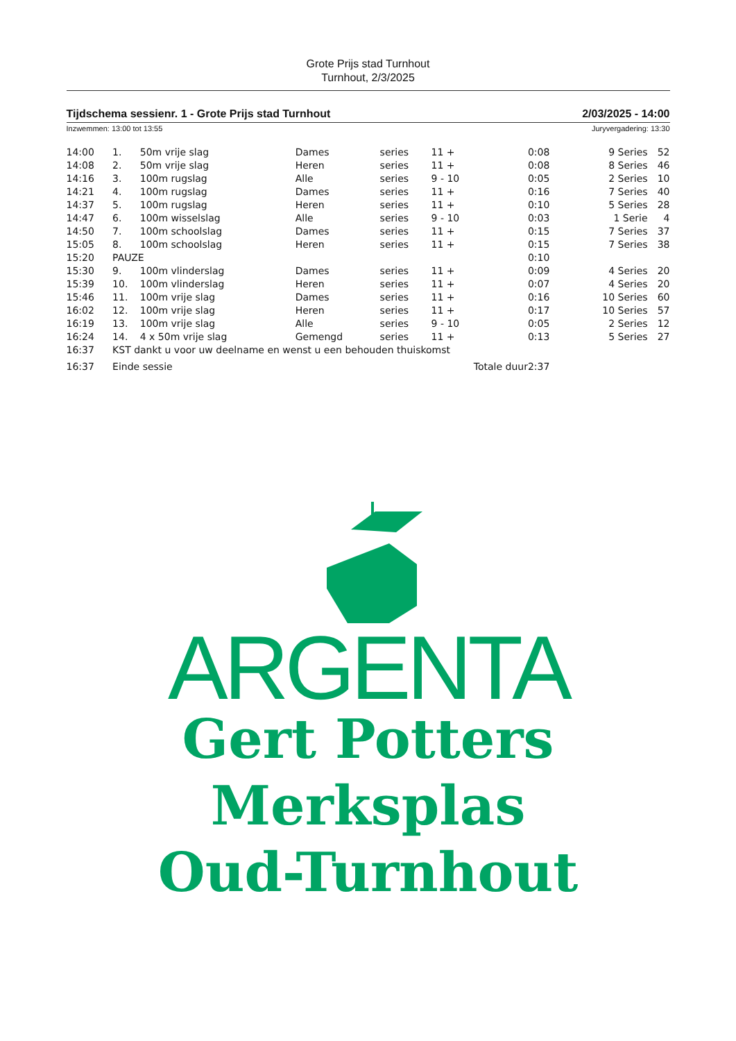Grote Prijs stad Turnhout
Turnhout, 2/3/2025
Tijdschema sessienr. 1 - Grote Prijs stad Turnhout 2/03/2025 - 14:00
Inzwemmen: 13:00 tot 13:55 Juryvergadering: 13:30
| 14:00 | 1. | 50m vrije slag | Dames | series | 11 + | 0:08 | 9 Series | 52 |
| 14:08 | 2. | 50m vrije slag | Heren | series | 11 + | 0:08 | 8 Series | 46 |
| 14:16 | 3. | 100m rugslag | Alle | series | 9 - 10 | 0:05 | 2 Series | 10 |
| 14:21 | 4. | 100m rugslag | Dames | series | 11 + | 0:16 | 7 Series | 40 |
| 14:37 | 5. | 100m rugslag | Heren | series | 11 + | 0:10 | 5 Series | 28 |
| 14:47 | 6. | 100m wisselslag | Alle | series | 9 - 10 | 0:03 | 1 Serie | 4 |
| 14:50 | 7. | 100m schoolslag | Dames | series | 11 + | 0:15 | 7 Series | 37 |
| 15:05 | 8. | 100m schoolslag | Heren | series | 11 + | 0:15 | 7 Series | 38 |
| 15:20 | PAUZE | | | | | 0:10 | | |
| 15:30 | 9. | 100m vlinderslag | Dames | series | 11 + | 0:09 | 4 Series | 20 |
| 15:39 | 10. | 100m vlinderslag | Heren | series | 11 + | 0:07 | 4 Series | 20 |
| 15:46 | 11. | 100m vrije slag | Dames | series | 11 + | 0:16 | 10 Series | 60 |
| 16:02 | 12. | 100m vrije slag | Heren | series | 11 + | 0:17 | 10 Series | 57 |
| 16:19 | 13. | 100m vrije slag | Alle | series | 9 - 10 | 0:05 | 2 Series | 12 |
| 16:24 | 14. | 4 x 50m vrije slag | Gemengd | series | 11 + | 0:13 | 5 Series | 27 |
| 16:37 | KST dankt u voor uw deelname en wenst u een behouden thuiskomst | | | | | | | |
| 16:37 | Einde sessie | | | | Totale duur | 2:37 | | |
ARGENTA
Gert Potters
Merksplas
Oud-Turnhout